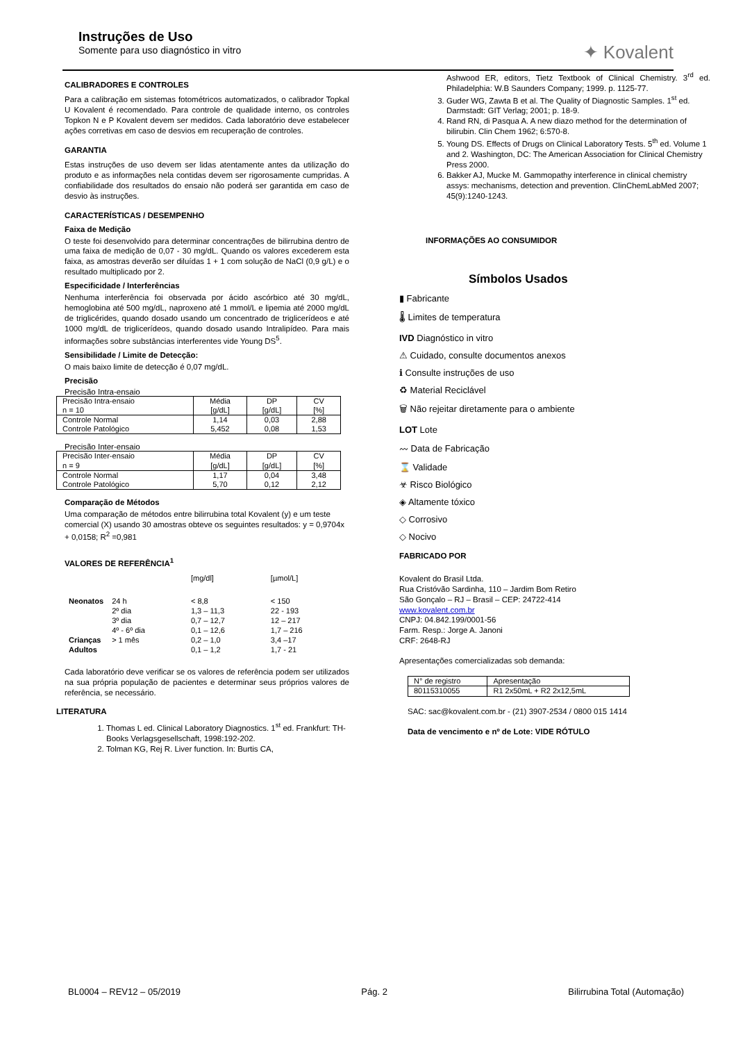Instruções de Uso
Somente para uso diagnóstico in vitro
✦ Kovalent
CALIBRADORES E CONTROLES
Para a calibração em sistemas fotométricos automatizados, o calibrador Topkal U Kovalent é recomendado. Para controle de qualidade interno, os controles Topkon N e P Kovalent devem ser medidos. Cada laboratório deve estabelecer ações corretivas em caso de desvios em recuperação de controles.
GARANTIA
Estas instruções de uso devem ser lidas atentamente antes da utilização do produto e as informações nela contidas devem ser rigorosamente cumpridas. A confiabilidade dos resultados do ensaio não poderá ser garantida em caso de desvio às instruções.
CARACTERÍSTICAS / DESEMPENHO
Faixa de Medição
O teste foi desenvolvido para determinar concentrações de bilirrubina dentro de uma faixa de medição de 0,07 - 30 mg/dL. Quando os valores excederem esta faixa, as amostras deverão ser diluídas 1 + 1 com solução de NaCl (0,9 g/L) e o resultado multiplicado por 2.
Especificidade / Interferências
Nenhuma interferência foi observada por ácido ascórbico até 30 mg/dL, hemoglobina até 500 mg/dL, naproxeno até 1 mmol/L e lipemia até 2000 mg/dL de triglicérides, quando dosado usando um concentrado de triglicerídeos e até 1000 mg/dL de triglicerídeos, quando dosado usando Intralipídeo. Para mais informações sobre substâncias interferentes vide Young DS<sup>5</sup>.
Sensibilidade / Limite de Detecção:
O mais baixo limite de detecção é 0,07 mg/dL.
Precisão
Precisão Intra-ensaio
| Precisão Intra-ensaio n = 10 | Média [g/dL] | DP [g/dL] | CV [%] |
| Controle Normal Controle Patológico | 1,14 5,452 | 0,03 0,08 | 2,88 1,53 |
Precisão Inter-ensaio
| Precisão Inter-ensaio n = 9 | Média [g/dL] | DP [g/dL] | CV [%] |
| Controle Normal Controle Patológico | 1,17 5,70 | 0,04 0,12 | 3,48 2,12 |
Comparação de Métodos
Uma comparação de métodos entre bilirrubina total Kovalent (y) e um teste comercial (X) usando 30 amostras obteve os seguintes resultados: y = 0,9704x + 0,0158; R<sup>2</sup> =0,981
VALORES DE REFERÊNCIA<sup>1</sup>
| | | [mg/dl] | [µmol/L] |
| Neonatos | 24 h | < 8,8 | < 150 |
| | 2º dia | 1,3 – 11,3 | 22 - 193 |
| | 3º dia | 0,7 – 12,7 | 12 – 217 |
| | 4º - 6º dia | 0,1 – 12,6 | 1,7 – 216 |
| Crianças | > 1 mês | 0,2 – 1,0 | 3,4 –17 |
| Adultos | | 0,1 – 1,2 | 1,7 - 21 |
Cada laboratório deve verificar se os valores de referência podem ser utilizados na sua própria população de pacientes e determinar seus próprios valores de referência, se necessário.
LITERATURA
1. Thomas L ed. Clinical Laboratory Diagnostics. 1<sup>st</sup> ed. Frankfurt: TH-Books Verlagsgesellschaft, 1998:192-202.
2. Tolman KG, Rej R. Liver function. In: Burtis CA,
Ashwood ER, editors, Tietz Textbook of Clinical Chemistry. 3<sup>rd</sup> ed. Philadelphia: W.B Saunders Company; 1999. p. 1125-77.
3. Guder WG, Zawta B et al. The Quality of Diagnostic Samples. 1<sup>st</sup> ed. Darmstadt: GIT Verlag; 2001; p. 18-9.
4. Rand RN, di Pasqua A. A new diazo method for the determination of bilirubin. Clin Chem 1962; 6:570-8.
5. Young DS. Effects of Drugs on Clinical Laboratory Tests. 5<sup>th</sup> ed. Volume 1 and 2. Washington, DC: The American Association for Clinical Chemistry Press 2000.
6. Bakker AJ, Mucke M. Gammopathy interference in clinical chemistry assys: mechanisms, detection and prevention. ClinChemLabMed 2007; 45(9):1240-1243.
INFORMAÇÕES AO CONSUMIDOR
Símbolos Usados
▮ Fabricante
🌡 Limites de temperatura
IVD Diagnóstico in vitro
⚠ Cuidado, consulte documentos anexos
ℹ Consulte instruções de uso
♻ Material Reciclável
🗑 Não rejeitar diretamente para o ambiente
LOT Lote
〰 Data de Fabricação
⌛ Validade
☣ Risco Biológico
◈ Altamente tóxico
◇ Corrosivo
◇ Nocivo
FABRICADO POR
Kovalent do Brasil Ltda.
Rua Cristóvão Sardinha, 110 – Jardim Bom Retiro
São Gonçalo – RJ – Brasil – CEP: 24722-414
www.kovalent.com.br
CNPJ: 04.842.199/0001-56
Farm. Resp.: Jorge A. Janoni
CRF: 2648-RJ
Apresentações comercializadas sob demanda:
| N° de registro | Apresentação |
| 80115310055 | R1 2x50mL + R2 2x12,5mL |
SAC: sac@kovalent.com.br - (21) 3907-2534 / 0800 015 1414
Data de vencimento e nº de Lote: VIDE RÓTULO
BL0004 – REV12 – 05/2019 Pág. 2 Bilirrubina Total (Automação)